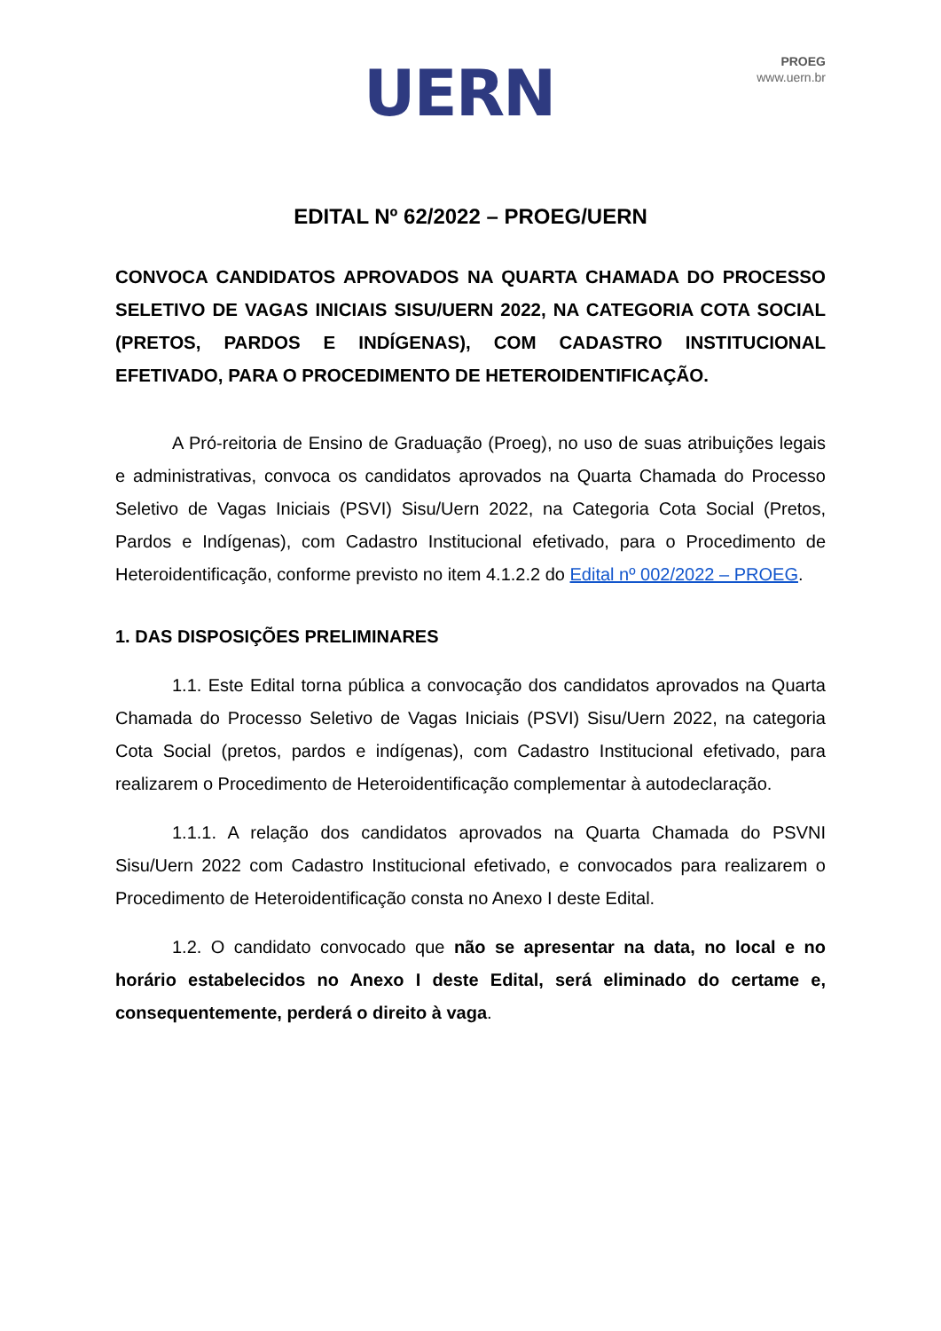UERN
PROEG
www.uern.br
EDITAL Nº 62/2022 – PROEG/UERN
CONVOCA CANDIDATOS APROVADOS NA QUARTA CHAMADA DO PROCESSO SELETIVO DE VAGAS INICIAIS SISU/UERN 2022, NA CATEGORIA COTA SOCIAL (PRETOS, PARDOS E INDÍGENAS), COM CADASTRO INSTITUCIONAL EFETIVADO, PARA O PROCEDIMENTO DE HETEROIDENTIFICAÇÃO.
A Pró-reitoria de Ensino de Graduação (Proeg), no uso de suas atribuições legais e administrativas, convoca os candidatos aprovados na Quarta Chamada do Processo Seletivo de Vagas Iniciais (PSVI) Sisu/Uern 2022, na Categoria Cota Social (Pretos, Pardos e Indígenas), com Cadastro Institucional efetivado, para o Procedimento de Heteroidentificação, conforme previsto no item 4.1.2.2 do Edital nº 002/2022 – PROEG.
1. DAS DISPOSIÇÕES PRELIMINARES
1.1. Este Edital torna pública a convocação dos candidatos aprovados na Quarta Chamada do Processo Seletivo de Vagas Iniciais (PSVI) Sisu/Uern 2022, na categoria Cota Social (pretos, pardos e indígenas), com Cadastro Institucional efetivado, para realizarem o Procedimento de Heteroidentificação complementar à autodeclaração.
1.1.1. A relação dos candidatos aprovados na Quarta Chamada do PSVNI Sisu/Uern 2022 com Cadastro Institucional efetivado, e convocados para realizarem o Procedimento de Heteroidentificação consta no Anexo I deste Edital.
1.2. O candidato convocado que não se apresentar na data, no local e no horário estabelecidos no Anexo I deste Edital, será eliminado do certame e, consequentemente, perderá o direito à vaga.